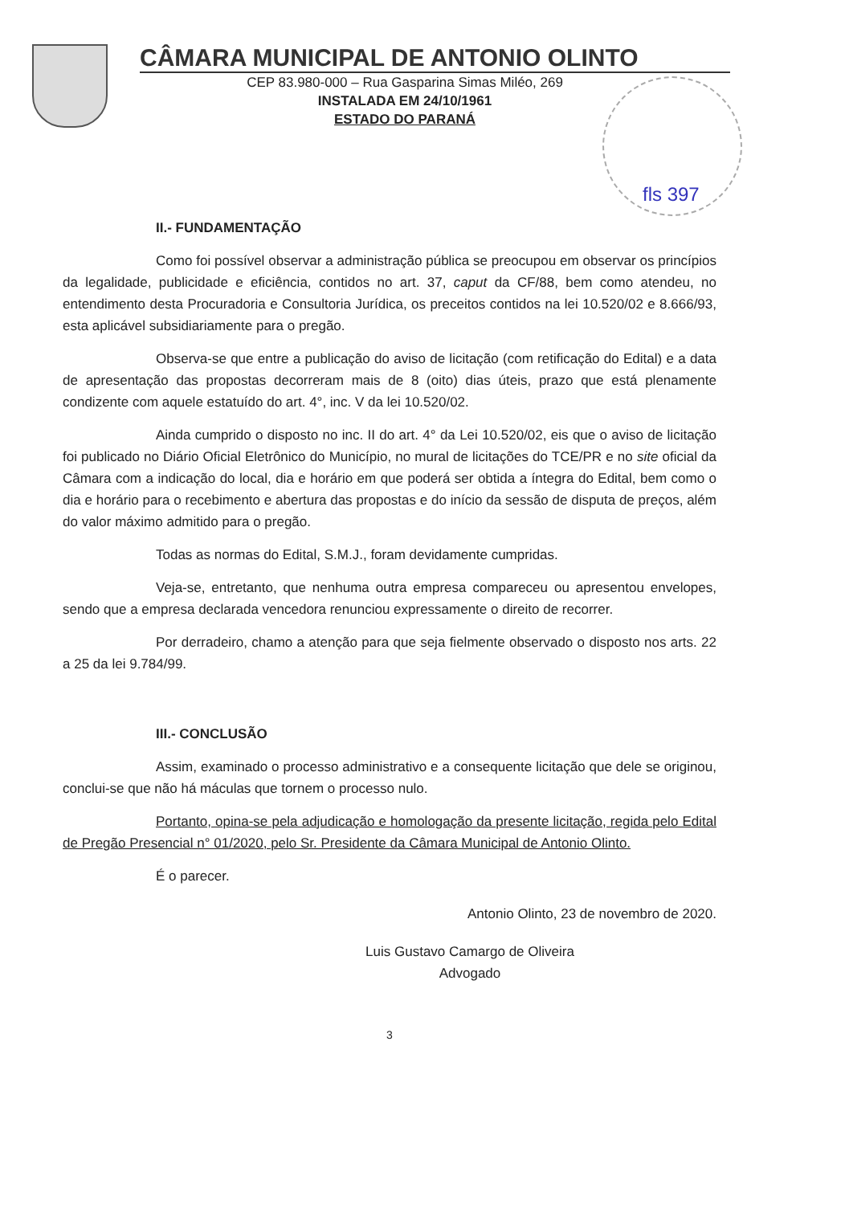CÂMARA MUNICIPAL DE ANTONIO OLINTO
CEP 83.980-000 – Rua Gasparina Simas Miléo, 269
INSTALADA EM 24/10/1961
ESTADO DO PARANÁ
fls 397
II.- FUNDAMENTAÇÃO
Como foi possível observar a administração pública se preocupou em observar os princípios da legalidade, publicidade e eficiência, contidos no art. 37, caput da CF/88, bem como atendeu, no entendimento desta Procuradoria e Consultoria Jurídica, os preceitos contidos na lei 10.520/02 e 8.666/93, esta aplicável subsidiariamente para o pregão.
Observa-se que entre a publicação do aviso de licitação (com retificação do Edital) e a data de apresentação das propostas decorreram mais de 8 (oito) dias úteis, prazo que está plenamente condizente com aquele estatuído do art. 4°, inc. V da lei 10.520/02.
Ainda cumprido o disposto no inc. II do art. 4° da Lei 10.520/02, eis que o aviso de licitação foi publicado no Diário Oficial Eletrônico do Município, no mural de licitações do TCE/PR e no site oficial da Câmara com a indicação do local, dia e horário em que poderá ser obtida a íntegra do Edital, bem como o dia e horário para o recebimento e abertura das propostas e do início da sessão de disputa de preços, além do valor máximo admitido para o pregão.
Todas as normas do Edital, S.M.J., foram devidamente cumpridas.
Veja-se, entretanto, que nenhuma outra empresa compareceu ou apresentou envelopes, sendo que a empresa declarada vencedora renunciou expressamente o direito de recorrer.
Por derradeiro, chamo a atenção para que seja fielmente observado o disposto nos arts. 22 a 25 da lei 9.784/99.
III.- CONCLUSÃO
Assim, examinado o processo administrativo e a consequente licitação que dele se originou, conclui-se que não há máculas que tornem o processo nulo.
Portanto, opina-se pela adjudicação e homologação da presente licitação, regida pelo Edital de Pregão Presencial n° 01/2020, pelo Sr. Presidente da Câmara Municipal de Antonio Olinto.
É o parecer.
Antonio Olinto, 23 de novembro de 2020.
Luis Gustavo Camargo de Oliveira
Advogado
3